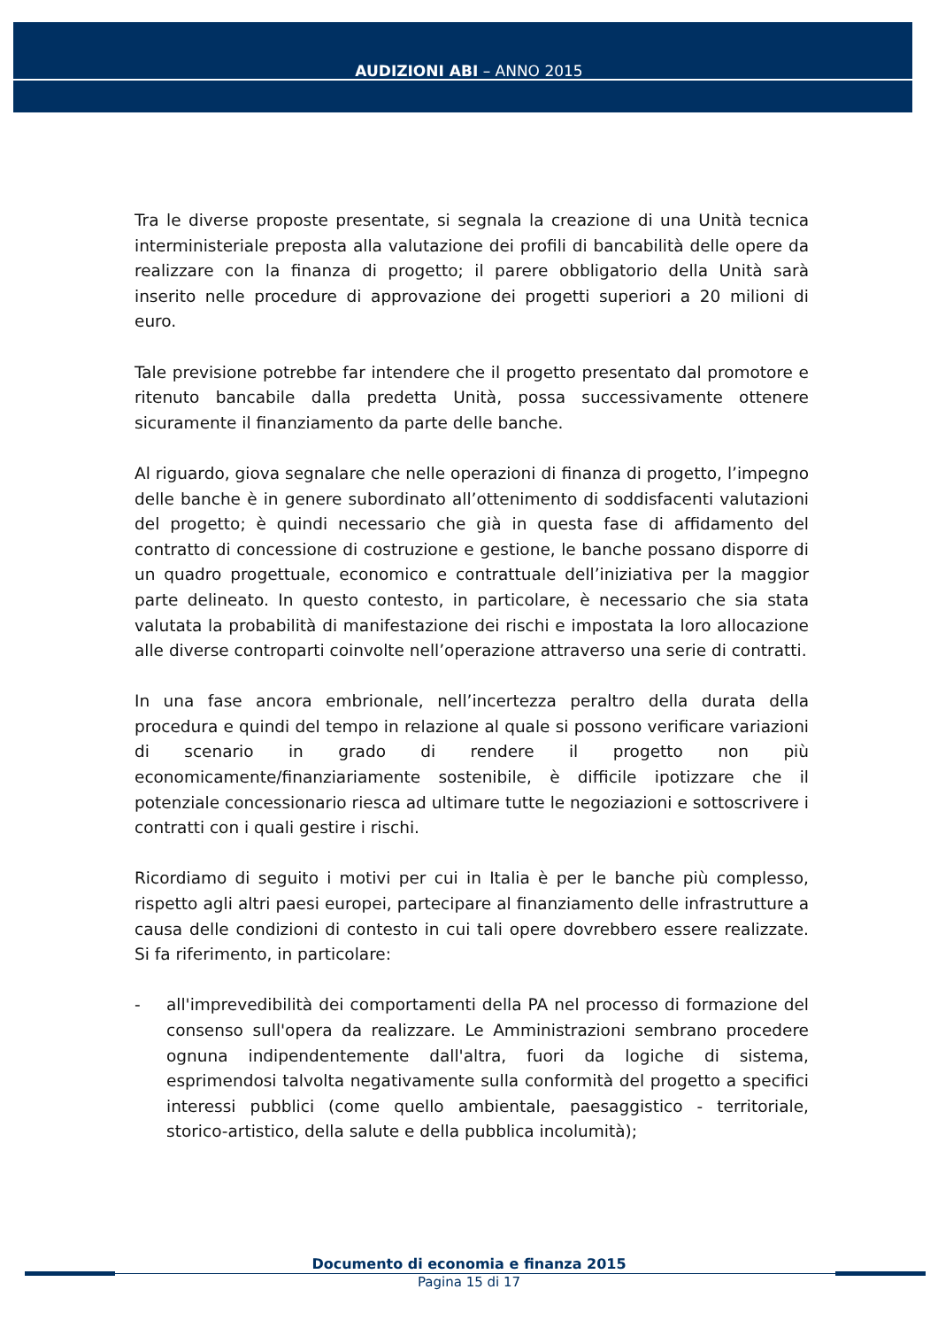AUDIZIONI ABI – ANNO 2015
Tra le diverse proposte presentate, si segnala la creazione di una Unità tecnica interministeriale preposta alla valutazione dei profili di bancabilità delle opere da realizzare con la finanza di progetto; il parere obbligatorio della Unità sarà inserito nelle procedure di approvazione dei progetti superiori a 20 milioni di euro.
Tale previsione potrebbe far intendere che il progetto presentato dal promotore e ritenuto bancabile dalla predetta Unità, possa successivamente ottenere sicuramente il finanziamento da parte delle banche.
Al riguardo, giova segnalare che nelle operazioni di finanza di progetto, l’impegno delle banche è in genere subordinato all’ottenimento di soddisfacenti valutazioni del progetto; è quindi necessario che già in questa fase di affidamento del contratto di concessione di costruzione e gestione, le banche possano disporre di un quadro progettuale, economico e contrattuale dell’iniziativa per la maggior parte delineato. In questo contesto, in particolare, è necessario che sia stata valutata la probabilità di manifestazione dei rischi e impostata la loro allocazione alle diverse controparti coinvolte nell’operazione attraverso una serie di contratti.
In una fase ancora embrionale, nell’incertezza peraltro della durata della procedura e quindi del tempo in relazione al quale si possono verificare variazioni di scenario in grado di rendere il progetto non più economicamente/finanziariamente sostenibile, è difficile ipotizzare che il potenziale concessionario riesca ad ultimare tutte le negoziazioni e sottoscrivere i contratti con i quali gestire i rischi.
Ricordiamo di seguito i motivi per cui in Italia è per le banche più complesso, rispetto agli altri paesi europei, partecipare al finanziamento delle infrastrutture a causa delle condizioni di contesto in cui tali opere dovrebbero essere realizzate. Si fa riferimento, in particolare:
- all'imprevedibilità dei comportamenti della PA nel processo di formazione del consenso sull'opera da realizzare. Le Amministrazioni sembrano procedere ognuna indipendentemente dall'altra, fuori da logiche di sistema, esprimendosi talvolta negativamente sulla conformità del progetto a specifici interessi pubblici (come quello ambientale, paesaggistico - territoriale, storico-artistico, della salute e della pubblica incolumità);
Documento di economia e finanza 2015
Pagina 15 di 17